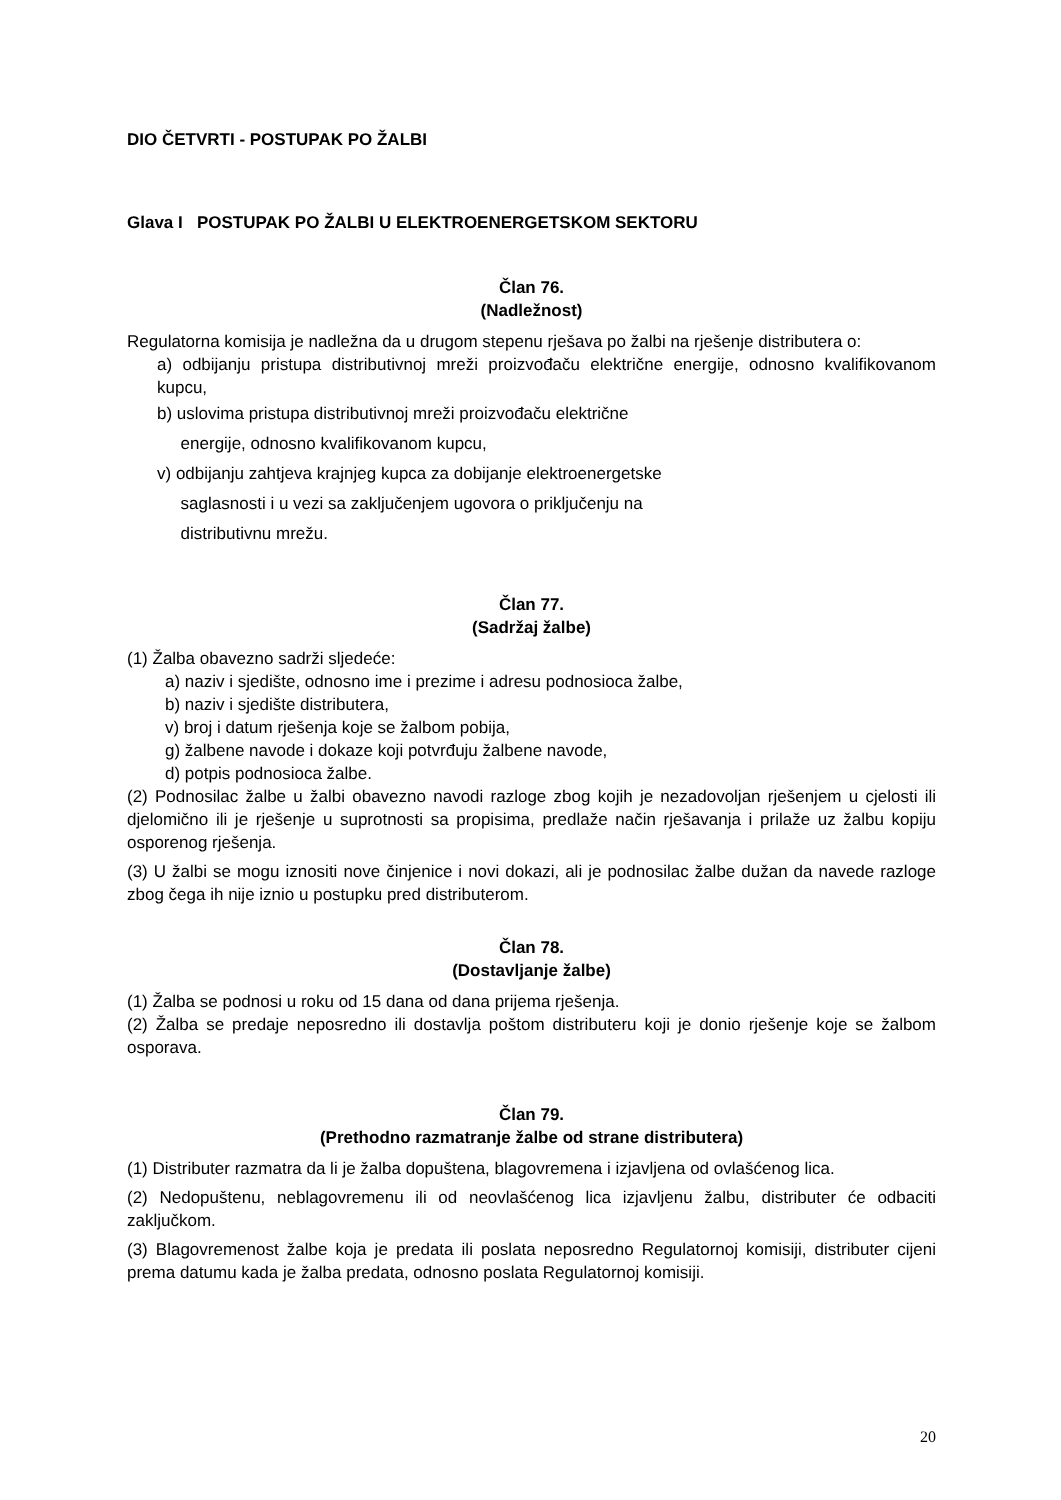DIO ČETVRTI - POSTUPAK PO ŽALBI
Glava I POSTUPAK PO ŽALBI U ELEKTROENERGETSKOM SEKTORU
Član 76.
(Nadležnost)
Regulatorna komisija je nadležna da u drugom stepenu rješava po žalbi na rješenje distributera o:
a) odbijanju pristupa distributivnoj mreži proizvođaču električne energije, odnosno kvalifikovanom kupcu,
b) uslovima pristupa distributivnoj mreži proizvođaču električne
energije, odnosno kvalifikovanom kupcu,
v) odbijanju zahtjeva krajnjeg kupca za dobijanje elektroenergetske
saglasnosti i u vezi sa zaključenjem ugovora o priključenju na
distributivnu mrežu.
Član 77.
(Sadržaj žalbe)
(1) Žalba obavezno sadrži sljedeće:
a) naziv i sjedište, odnosno ime i prezime i adresu podnosioca žalbe,
b) naziv i sjedište distributera,
v) broj i datum rješenja koje se žalbom pobija,
g) žalbene navode i dokaze koji potvrđuju žalbene navode,
d) potpis podnosioca žalbe.
(2) Podnosilac žalbe u žalbi obavezno navodi razloge zbog kojih je nezadovoljan rješenjem u cjelosti ili djelomično ili je rješenje u suprotnosti sa propisima, predlaže način rješavanja i prilaže uz žalbu kopiju osporenog rješenja.
(3) U žalbi se mogu iznositi nove činjenice i novi dokazi, ali je podnosilac žalbe dužan da navede razloge zbog čega ih nije iznio u postupku pred distributerom.
Član 78.
(Dostavljanje žalbe)
(1) Žalba se podnosi u roku od 15 dana od dana prijema rješenja.
(2) Žalba se predaje neposredno ili dostavlja poštom distributeru koji je donio rješenje koje se žalbom osporava.
Član 79.
(Prethodno razmatranje žalbe od strane distributera)
(1) Distributer razmatra da li je žalba dopuštena, blagovremena i izjavljena od ovlašćenog lica.
(2) Nedopuštenu, neblagovremenu ili od neovlašćenog lica izjavljenu žalbu, distributer će odbaciti zaključkom.
(3) Blagovremenost žalbe koja je predata ili poslata neposredno Regulatornoj komisiji, distributer cijeni prema datumu kada je žalba predata, odnosno poslata Regulatornoj komisiji.
20